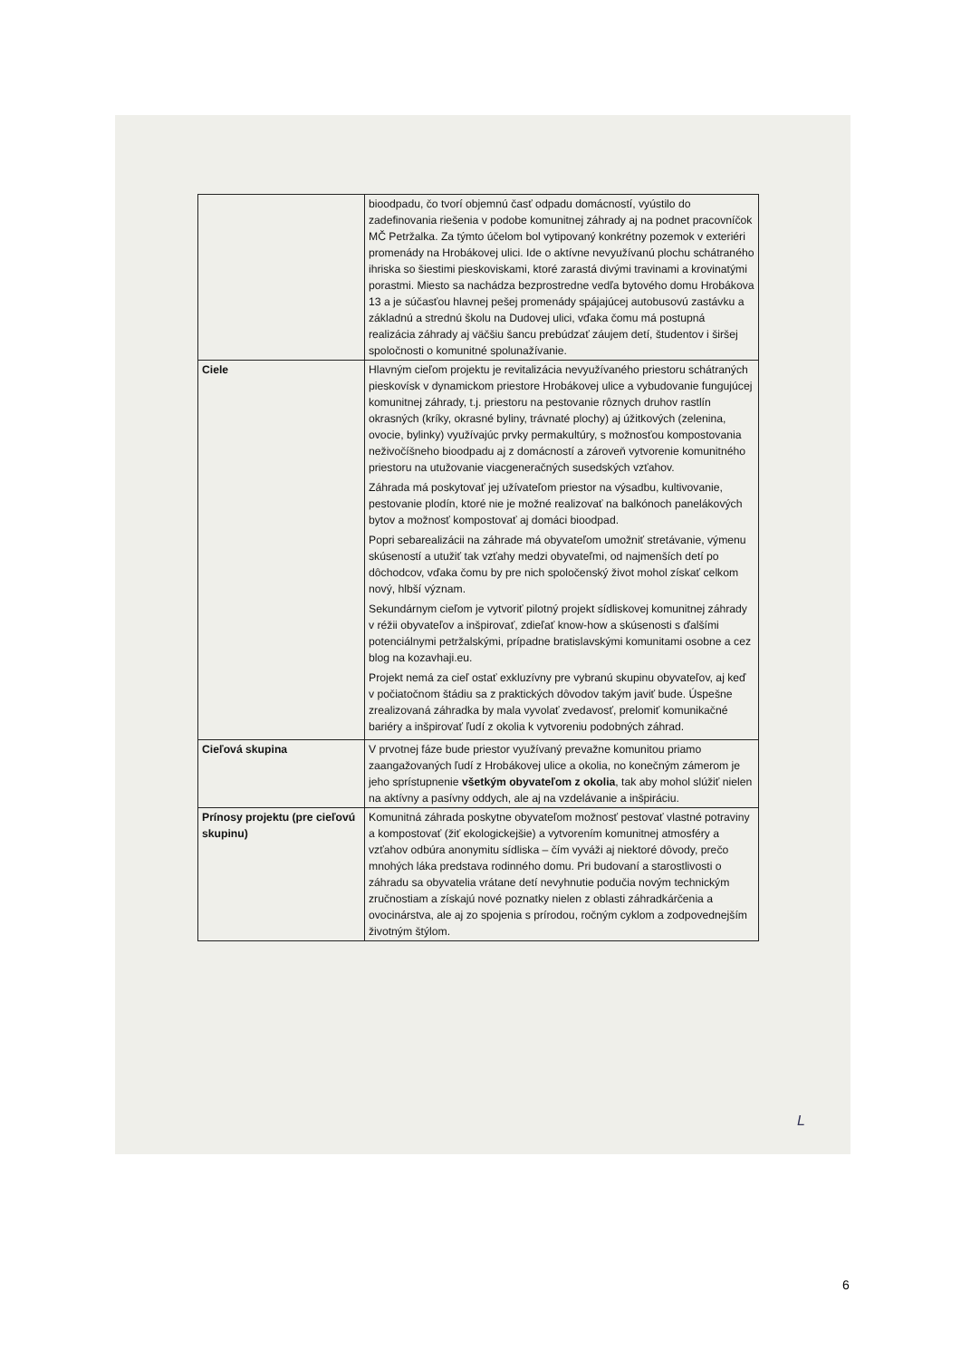| | bioodpadu, čo tvorí objemnú časť odpadu domácností, vyústilo do zadefinovania riešenia v podobe komunitnej záhrady aj na podnet pracovníčok MČ Petržalka. Za týmto účelom bol vytipovaný konkrétny pozemok v exteriéri promenády na Hrobákovej ulici. Ide o aktívne nevyužívanú plochu schátraného ihriska so šiestimi pieskoviskami, ktoré zarastá divými travinami a krovinatými porastmi. Miesto sa nachádza bezprostredne vedľa bytového domu Hrobákova 13 a je súčasťou hlavnej pešej promenády spájajúcej autobusovú zastávku a základnú a strednú školu na Dudovej ulici, vďaka čomu má postupná realizácia záhrady aj väčšiu šancu prebúdzať záujem detí, študentov i širšej spoločnosti o komunitné spolunažívanie. |
| Ciele | Hlavným cieľom projektu je revitalizácia nevyužívaného priestoru schátraných pieskovísk v dynamickom priestore Hrobákovej ulice a vybudovanie fungujúcej komunitnej záhrady, t.j. priestoru na pestovanie rôznych druhov rastlín okrasných (kríky, okrasné byliny, trávnaté plochy) aj úžitkových (zelenina, ovocie, bylinky) využívajúc prvky permakultúry, s možnosťou kompostovania neživočíšneho bioodpadu aj z domácností a zároveň vytvorenie komunitného priestoru na utužovanie viacgeneračných susedských vzťahov. Záhrada má poskytovať jej užívateľom priestor na výsadbu, kultivovanie, pestovanie plodín, ktoré nie je možné realizovať na balkónoch panelákových bytov a možnosť kompostovať aj domáci bioodpad. Popri sebarealizácii na záhrade má obyvateľom umožniť stretávanie, výmenu skúseností a utužiť tak vzťahy medzi obyvateľmi, od najmenších detí po dôchodcov, vďaka čomu by pre nich spoločenský život mohol získať celkom nový, hlbší význam. Sekundárnym cieľom je vytvoriť pilotný projekt sídliskovej komunitnej záhrady v réžii obyvateľov a inšpirovať, zdieľať know-how a skúsenosti s ďalšími potenciálnymi petržalskými, prípadne bratislavskými komunitami osobne a cez blog na kozavhaji.eu. Projekt nemá za cieľ ostať exkluzívny pre vybranú skupinu obyvateľov, aj keď v počiatočnom štádiu sa z praktických dôvodov takým javiť bude. Úspešne zrealizovaná záhradka by mala vyvolať zvedavosť, prelomiť komunikačné bariéry a inšpirovať ľudí z okolia k vytvoreniu podobných záhrad. |
| Cieľová skupina | V prvotnej fáze bude priestor využívaný prevažne komunitou priamo zaangažovaných ľudí z Hrobákovej ulice a okolia, no konečným zámerom je jeho sprístupnenie všetkým obyvateľom z okolia , tak aby mohol slúžiť nielen na aktívny a pasívny oddych, ale aj na vzdelávanie a inšpiráciu. |
| Prínosy projektu (pre cieľovú skupinu) | Komunitná záhrada poskytne obyvateľom možnosť pestovať vlastné potraviny a kompostovať (žiť ekologickejšie) a vytvorením komunitnej atmosféry a vzťahov odbúra anonymitu sídliska – čím vyváži aj niektoré dôvody, prečo mnohých láka predstava rodinného domu. Pri budovaní a starostlivosti o záhradu sa obyvatelia vrátane detí nevyhnutie podučia novým technickým zručnostiam a získajú nové poznatky nielen z oblasti záhradkárčenia a ovocinárstva, ale aj zo spojenia s prírodou, ročným cyklom a zodpovednejším životným štýlom. |
L
6